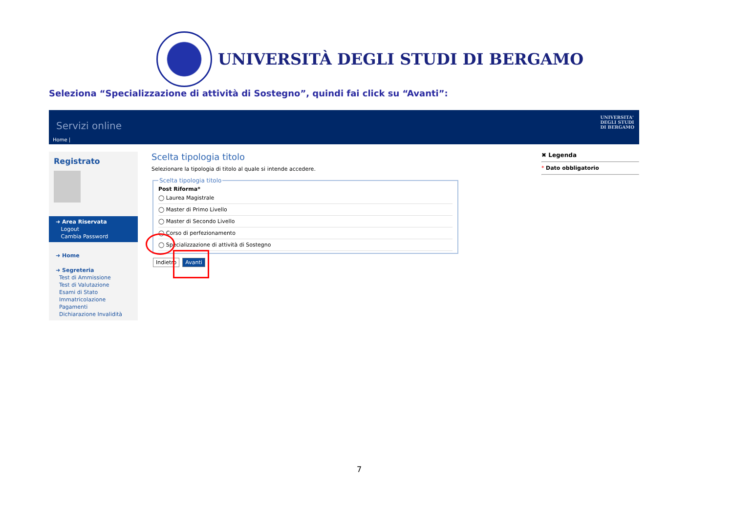UNIVERSITÀ DEGLI STUDI DI BERGAMO
Seleziona “Specializzazione di attività di Sostegno”, quindi fai click su “Avanti”:
Servizi online
Home |
UNIVERSITA'
DEGLI STUDI
DI BERGAMO
Registrato
➜ Area Riservata
Logout
Cambia Password
➜ Home
➜ Segreteria
Test di Ammissione
Test di Valutazione
Esami di Stato
Immatricolazione
Pagamenti
Dichiarazione Invalidità
Scelta tipologia titolo
Selezionare la tipologia di titolo al quale si intende accedere. Scelta tipologia titoloPost Riforma*
◯ Laurea Magistrale
◯ Master di Primo Livello
◯ Master di Secondo Livello
◯ Corso di perfezionamento
◯ Specializzazione di attività di Sostegno
Indietro Avanti
✖ Legenda
* Dato obbligatorio
7